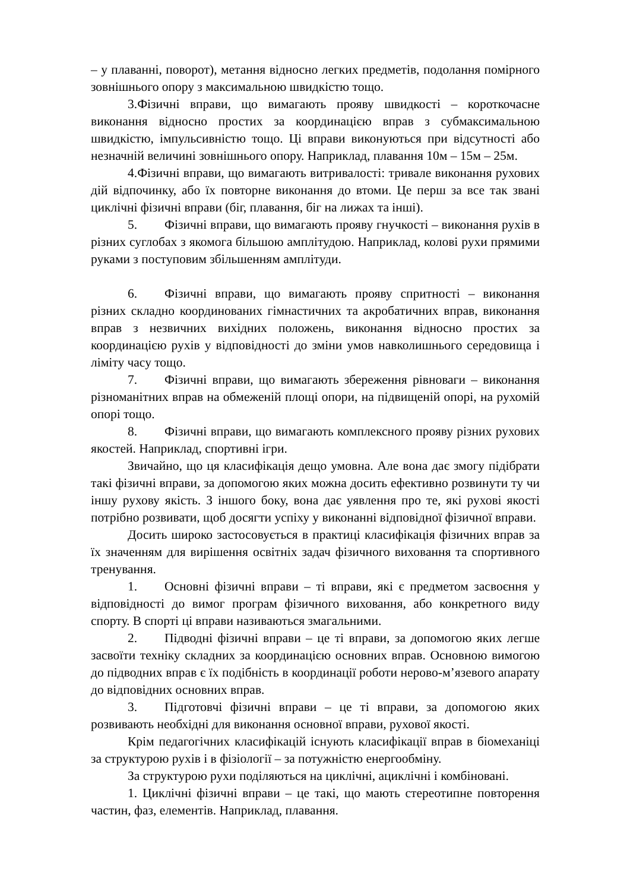– у плаванні, поворот), метання відносно легких предметів, подолання помірного зовнішнього опору з максимальною швидкістю тощо.
3.Фізичні вправи, що вимагають прояву швидкості – короткочасне виконання відносно простих за координацією вправ з субмаксимальною швидкістю, імпульсивністю тощо. Ці вправи виконуються при відсутності або незначній величині зовнішнього опору. Наприклад, плавання 10м – 15м – 25м.
4.Фізичні вправи, що вимагають витривалості: тривале виконання рухових дій відпочинку, або їх повторне виконання до втоми. Це перш за все так звані циклічні фізичні вправи (біг, плавання, біг на лижах та інші).
5. Фізичні вправи, що вимагають прояву гнучкості – виконання рухів в різних суглобах з якомога більшою амплітудою. Наприклад, колові рухи прямими руками з поступовим збільшенням амплітуди.
6. Фізичні вправи, що вимагають прояву спритності – виконання різних складно координованих гімнастичних та акробатичних вправ, виконання вправ з незвичних вихідних положень, виконання відносно простих за координацією рухів у відповідності до зміни умов навколишнього середовища і ліміту часу тощо.
7. Фізичні вправи, що вимагають збереження рівноваги – виконання різноманітних вправ на обмеженій площі опори, на підвищеній опорі, на рухомій опорі тощо.
8. Фізичні вправи, що вимагають комплексного прояву різних рухових якостей. Наприклад, спортивні ігри.
Звичайно, що ця класифікація дещо умовна. Але вона дає змогу підібрати такі фізичні вправи, за допомогою яких можна досить ефективно розвинути ту чи іншу рухову якість. З іншого боку, вона дає уявлення про те, які рухові якості потрібно розвивати, щоб досягти успіху у виконанні відповідної фізичної вправи.
Досить широко застосовується в практиці класифікація фізичних вправ за їх значенням для вирішення освітніх задач фізичного виховання та спортивного тренування.
1. Основні фізичні вправи – ті вправи, які є предметом засвоєння у відповідності до вимог програм фізичного виховання, або конкретного виду спорту. В спорті ці вправи називаються змагальними.
2. Підводні фізичні вправи – це ті вправи, за допомогою яких легше засвоїти техніку складних за координацією основних вправ. Основною вимогою до підводних вправ є їх подібність в координації роботи нерово-м’язевого апарату до відповідних основних вправ.
3. Підготовчі фізичні вправи – це ті вправи, за допомогою яких розвивають необхідні для виконання основної вправи, рухової якості.
Крім педагогічних класифікацій існують класифікації вправ в біомеханіці за структурою рухів і в фізіології – за потужністю енергообміну.
За структурою рухи поділяються на циклічні, ациклічні і комбіновані.
1. Циклічні фізичні вправи – це такі, що мають стереотипне повторення частин, фаз, елементів. Наприклад, плавання.